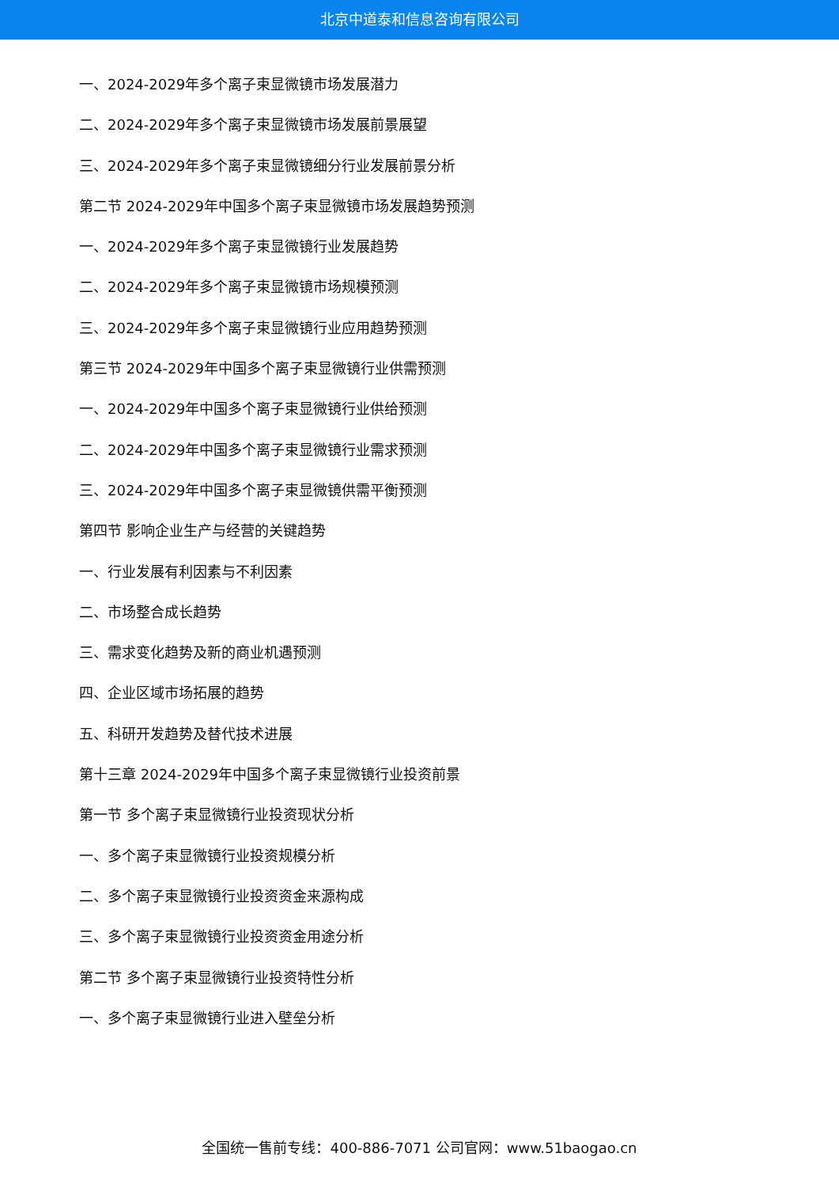北京中道泰和信息咨询有限公司
一、2024-2029年多个离子束显微镜市场发展潜力
二、2024-2029年多个离子束显微镜市场发展前景展望
三、2024-2029年多个离子束显微镜细分行业发展前景分析
第二节 2024-2029年中国多个离子束显微镜市场发展趋势预测
一、2024-2029年多个离子束显微镜行业发展趋势
二、2024-2029年多个离子束显微镜市场规模预测
三、2024-2029年多个离子束显微镜行业应用趋势预测
第三节 2024-2029年中国多个离子束显微镜行业供需预测
一、2024-2029年中国多个离子束显微镜行业供给预测
二、2024-2029年中国多个离子束显微镜行业需求预测
三、2024-2029年中国多个离子束显微镜供需平衡预测
第四节 影响企业生产与经营的关键趋势
一、行业发展有利因素与不利因素
二、市场整合成长趋势
三、需求变化趋势及新的商业机遇预测
四、企业区域市场拓展的趋势
五、科研开发趋势及替代技术进展
第十三章 2024-2029年中国多个离子束显微镜行业投资前景
第一节 多个离子束显微镜行业投资现状分析
一、多个离子束显微镜行业投资规模分析
二、多个离子束显微镜行业投资资金来源构成
三、多个离子束显微镜行业投资资金用途分析
第二节 多个离子束显微镜行业投资特性分析
一、多个离子束显微镜行业进入壁垒分析
全国统一售前专线：400-886-7071 公司官网：www.51baogao.cn